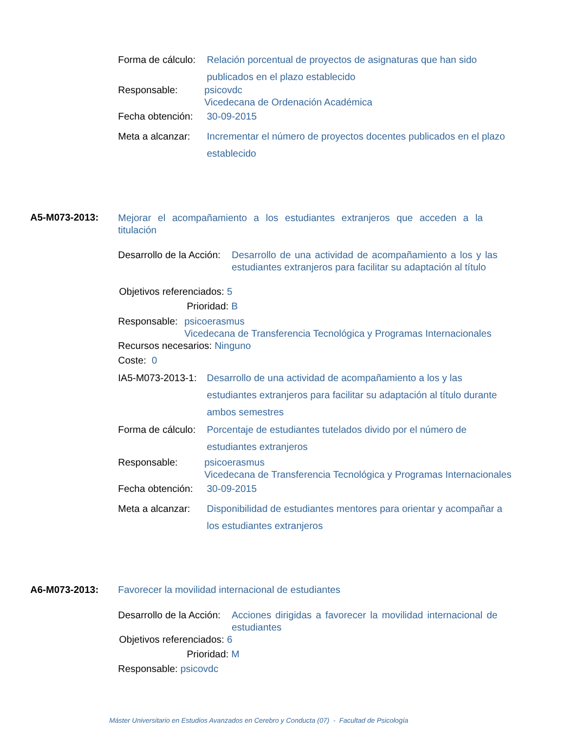Forma de cálculo: Relación porcentual de proyectos de asignaturas que han sido publicados en el plazo establecido
Responsable: psicovdc
Vicedecana de Ordenación Académica
Fecha obtención: 30-09-2015
Meta a alcanzar: Incrementar el número de proyectos docentes publicados en el plazo establecido
A5-M073-2013:
Mejorar el acompañamiento a los estudiantes extranjeros que acceden a la titulación
Desarrollo de la Acción: Desarrollo de una actividad de acompañamiento a los y las estudiantes extranjeros para facilitar su adaptación al título
Objetivos referenciados: 5
Prioridad: B
Responsable: psicoerasmus
Vicedecana de Transferencia Tecnológica y Programas Internacionales
Recursos necesarios: Ninguno
Coste: 0
IA5-M073-2013-1: Desarrollo de una actividad de acompañamiento a los y las estudiantes extranjeros para facilitar su adaptación al título durante ambos semestres
Forma de cálculo: Porcentaje de estudiantes tutelados divido por el número de estudiantes extranjeros
Responsable: psicoerasmus
Vicedecana de Transferencia Tecnológica y Programas Internacionales
Fecha obtención: 30-09-2015
Meta a alcanzar: Disponibilidad de estudiantes mentores para orientar y acompañar a los estudiantes extranjeros
A6-M073-2013: Favorecer la movilidad internacional de estudiantes
Desarrollo de la Acción: Acciones dirigidas a favorecer la movilidad internacional de estudiantes
Objetivos referenciados: 6
Prioridad: M
Responsable: psicovdc
Máster Universitario en Estudios Avanzados en Cerebro y Conducta (07) - Facultad de Psicología